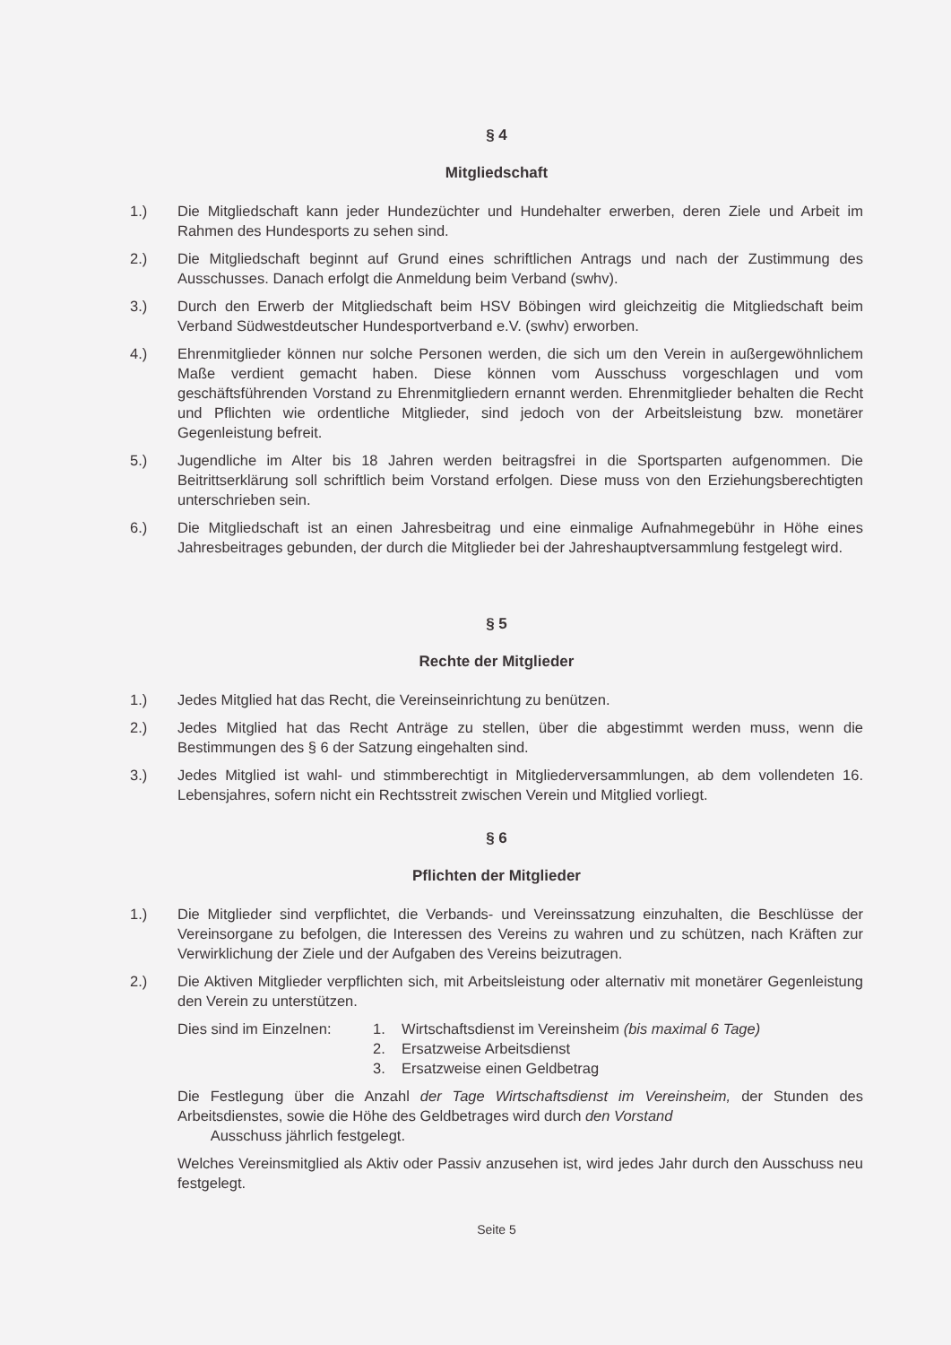§ 4
Mitgliedschaft
1.) Die Mitgliedschaft kann jeder Hundezüchter und Hundehalter erwerben, deren Ziele und Arbeit im Rahmen des Hundesports zu sehen sind.
2.) Die Mitgliedschaft beginnt auf Grund eines schriftlichen Antrags und nach der Zustimmung des Ausschusses. Danach erfolgt die Anmeldung beim Verband (swhv).
3.) Durch den Erwerb der Mitgliedschaft beim HSV Böbingen wird gleichzeitig die Mitgliedschaft beim Verband Südwestdeutscher Hundesportverband e.V. (swhv) erworben.
4.) Ehrenmitglieder können nur solche Personen werden, die sich um den Verein in außergewöhnlichem Maße verdient gemacht haben. Diese können vom Ausschuss vorgeschlagen und vom geschäftsführenden Vorstand zu Ehrenmitgliedern ernannt werden. Ehrenmitglieder behalten die Recht und Pflichten wie ordentliche Mitglieder, sind jedoch von der Arbeitsleistung bzw. monetärer Gegenleistung befreit.
5.) Jugendliche im Alter bis 18 Jahren werden beitragsfrei in die Sportsparten aufgenommen. Die Beitrittserklärung soll schriftlich beim Vorstand erfolgen. Diese muss von den Erziehungsberechtigten unterschrieben sein.
6.) Die Mitgliedschaft ist an einen Jahresbeitrag und eine einmalige Aufnahmegebühr in Höhe eines Jahresbeitrages gebunden, der durch die Mitglieder bei der Jahreshauptversammlung festgelegt wird.
§ 5
Rechte der Mitglieder
1.) Jedes Mitglied hat das Recht, die Vereinseinrichtung zu benützen.
2.) Jedes Mitglied hat das Recht Anträge zu stellen, über die abgestimmt werden muss, wenn die Bestimmungen des § 6 der Satzung eingehalten sind.
3.) Jedes Mitglied ist wahl- und stimmberechtigt in Mitgliederversammlungen, ab dem vollendeten 16. Lebensjahres, sofern nicht ein Rechtsstreit zwischen Verein und Mitglied vorliegt.
§ 6
Pflichten der Mitglieder
1.) Die Mitglieder sind verpflichtet, die Verbands- und Vereinssatzung einzuhalten, die Beschlüsse der Vereinsorgane zu befolgen, die Interessen des Vereins zu wahren und zu schützen, nach Kräften zur Verwirklichung der Ziele und der Aufgaben des Vereins beizutragen.
2.) Die Aktiven Mitglieder verpflichten sich, mit Arbeitsleistung oder alternativ mit monetärer Gegenleistung den Verein zu unterstützen.
Dies sind im Einzelnen:
1. Wirtschaftsdienst im Vereinsheim (bis maximal 6 Tage)
2. Ersatzweise Arbeitsdienst
3. Ersatzweise einen Geldbetrag
Die Festlegung über die Anzahl der Tage Wirtschaftsdienst im Vereinsheim, der Stunden des Arbeitsdienstes, sowie die Höhe des Geldbetrages wird durch den Vorstand
Ausschuss jährlich festgelegt.
Welches Vereinsmitglied als Aktiv oder Passiv anzusehen ist, wird jedes Jahr durch den Ausschuss neu festgelegt.
Seite 5